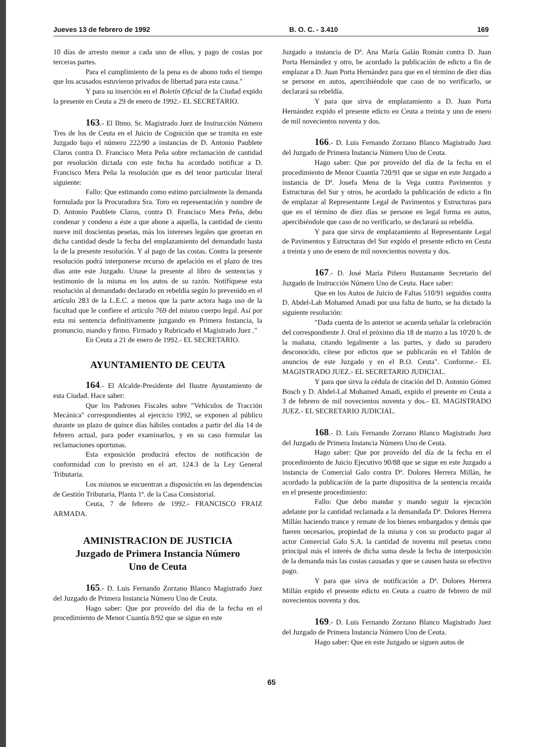Jueves 13 de febrero de 1992 B. O. C. - 3.410 169
10 días de arresto menor a cada uno de ellos, y pago de costas por terceras partes.
Para el cumplimiento de la pena es de abono todo el tiempo que los acusados estuvieron privados de libertad para esta causa."
Y para su inserción en el Boletín Oficial de la Ciudad expido la presente en Ceuta a 29 de enero de 1992.- EL SECRETARIO.
163.- El Iltmo. Sr. Magistrado Juez de Instrucción Número Tres de los de Ceuta en el Juicio de Cognición que se tramita en este Juzgado bajo el número 222/90 a instancias de D. Antonio Paublete Claros contra D. Francisco Mera Peña sobre reclamación de cantidad por resolución dictada con este fecha ha acordado notificar a D. Francisco Mera Peña la resolución que es del tenor particular literal siguiente:
Fallo: Que estimando como estimo parcialmente la demanda formulada por la Procuradora Sra. Toro en representación y nombre de D. Antonio Paublete Claros, contra D. Francisco Mera Peña, debo condenar y condeno a éste a que abone a aquella, la cantidad de ciento nueve mil doscientas pesetas, más los intereses legales que generan en dicha cantidad desde la fecha del emplazamiento del demandado hasta la de la presente resolución. Y al pago de las costas. Contra la presente resolución podrá interponerse recurso de apelación en el plazo de tres días ante este Juzgado. Unase la presente al libro de sentencias y testimonio de la misma en los autos de su razón. Notifíquese esta resolución al demandado declarado en rebeldía según lo prevenido en el artículo 283 de la L.E.C. a menos que la parte actora haga uso de la facultad que le confiere el artículo 769 del mismo cuerpo legal. Así por esta mi sentencia definitivamente juzgando en Primera Instancia, la pronuncio, mando y firmo. Firmado y Rubricado el Magistrado Juez ."
En Ceuta a 21 de enero de 1992.- EL SECRETARIO.
AYUNTAMIENTO DE CEUTA
164.- El Alcalde-Presidente del Ilustre Ayuntamiento de esta Ciudad. Hace saber:
Que los Padrones Fiscales sobre "Vehículos de Tracción Mecánica" correspondientes al ejercicio 1992, se exponen al público durante un plazo de quince días hábiles contados a partir del día 14 de febrero actual, para poder examinarlos, y en su caso formular las reclamaciones oportunas.
Esta exposición producirá efectos de notificación de conformidad con lo previsto en el art. 124.3 de la Ley General Tributaria.
Los mismos se encuentran a disposición en las dependencias de Gestión Tributaria, Planta 1ª. de la Casa Consistorial.
Ceuta, 7 de febrero de 1992.- FRANCISCO FRAIZ ARMADA.
AMINISTRACION DE JUSTICIA
Juzgado de Primera Instancia Número
Uno de Ceuta
165.- D. Luis Fernando Zorzano Blanco Magistrado Juez del Juzgado de Primera Instancia Número Uno de Ceuta.
Hago saber: Que por proveído del día de la fecha en el procedimiento de Menor Cuantía 8/92 que se sigue en este
Juzgado a instancia de Dª. Ana María Galán Román contra D. Juan Porta Hernández y otro, he acordado la publicación de edicto a fin de emplazar a D. Juan Porta Hernández para que en el término de diez días se persone en autos, apercibiéndole que caso de no verificarlo, se declarará su rebeldía.
Y para que sirva de emplazamiento a D. Juan Porta Hernández expido el presente edicto en Ceuta a treinta y uno de enero de mil novecientos noventa y dos.
166.- D. Luis Fernando Zorzano Blanco Magistrado Juez del Juzgado de Primera Instancia Número Uno de Ceuta.
Hago saber: Que por proveído del día de la fecha en el procedimiento de Menor Cuantía 720/91 que se sigue en este Juzgado a instancia de Dª. Josefa Mena de la Vega contra Pavimentos y Estructuras del Sur y otros, he acordado la publicación de edicto a fin de emplazar al Representante Legal de Pavimentos y Estructuras para que en el término de diez días se persone en legal forma en autos, apercibiéndole que caso de no verificarlo, se declarará su rebeldía.
Y para que sirva de emplazamiento al Representante Legal de Pavimentos y Estructuras del Sur expido el presente edicto en Ceuta a treinta y uno de enero de mil novecientos noventa y dos.
167.- D. José María Piñero Bustamante Secretario del Juzgado de Instrucción Número Uno de Ceuta. Hace saber:
Que en los Autos de Juicio de Faltas 510/91 seguidos contra D. Abdel-Lah Mohamed Amadi por una falta de hurto, se ha dictado la siguiente resolución:
"Dada cuenta de lo anterior se acuerda señalar la celebración del correspondiente J. Oral el próximo día 18 de marzo a las 10'20 h. de la mañana, citando legalmente a las partes, y dado su paradero desconocido, cítese por edictos que se publicarán en el Tablón de anuncios de este Juzgado y en el B.O. Ceuta". Conforme.- EL MAGISTRADO JUEZ.- EL SECRETARIO JUDICIAL.
Y para que sirva la cédula de citación del D. Antonio Gómez Bosch y D. Abdel-Lal Mohamed Amadi, expido el presente en Ceuta a 3 de febrero de mil novecientos noventa y dos.- EL MAGISTRADO JUEZ.- EL SECRETARIO JUDICIAL.
168.- D. Luis Fernando Zorzano Blanco Magistrado Juez del Juzgado de Primera Instancia Número Uno de Ceuta.
Hago saber: Que por proveído del día de la fecha en el procedimiento de Juicio Ejecutivo 90/88 que se sigue en este Juzgado a instancia de Comercial Galo contra Dª. Dolores Herrera Millán, he acordado la publicación de la parte dispositiva de la sentencia recaída en el presente procedimiento:
Fallo: Que debo mandar y mando seguir la ejecución adelante por la cantidad reclamada a la demandada Dª. Dolores Herrera Millán haciendo trance y remate de los bienes embargados y demás que fueren necesarios, propiedad de la misma y con su producto pagar al actor Comercial Galo S.A. la cantidad de noventa mil pesetas como principal más el interés de dicha suma desde la fecha de interposición de la demanda más las costas causadas y que se causen hasta su efectivo pago.
Y para que sirva de notificación a Dª. Dolores Herrera Millán expido el presente edicto en Ceuta a cuatro de febrero de mil novecientos noventa y dos.
169.- D. Luis Fernando Zorzano Blanco Magistrado Juez del Juzgado de Primera Instancia Número Uno de Ceuta.
Hago saber: Que en este Juzgado se siguen autos de
65